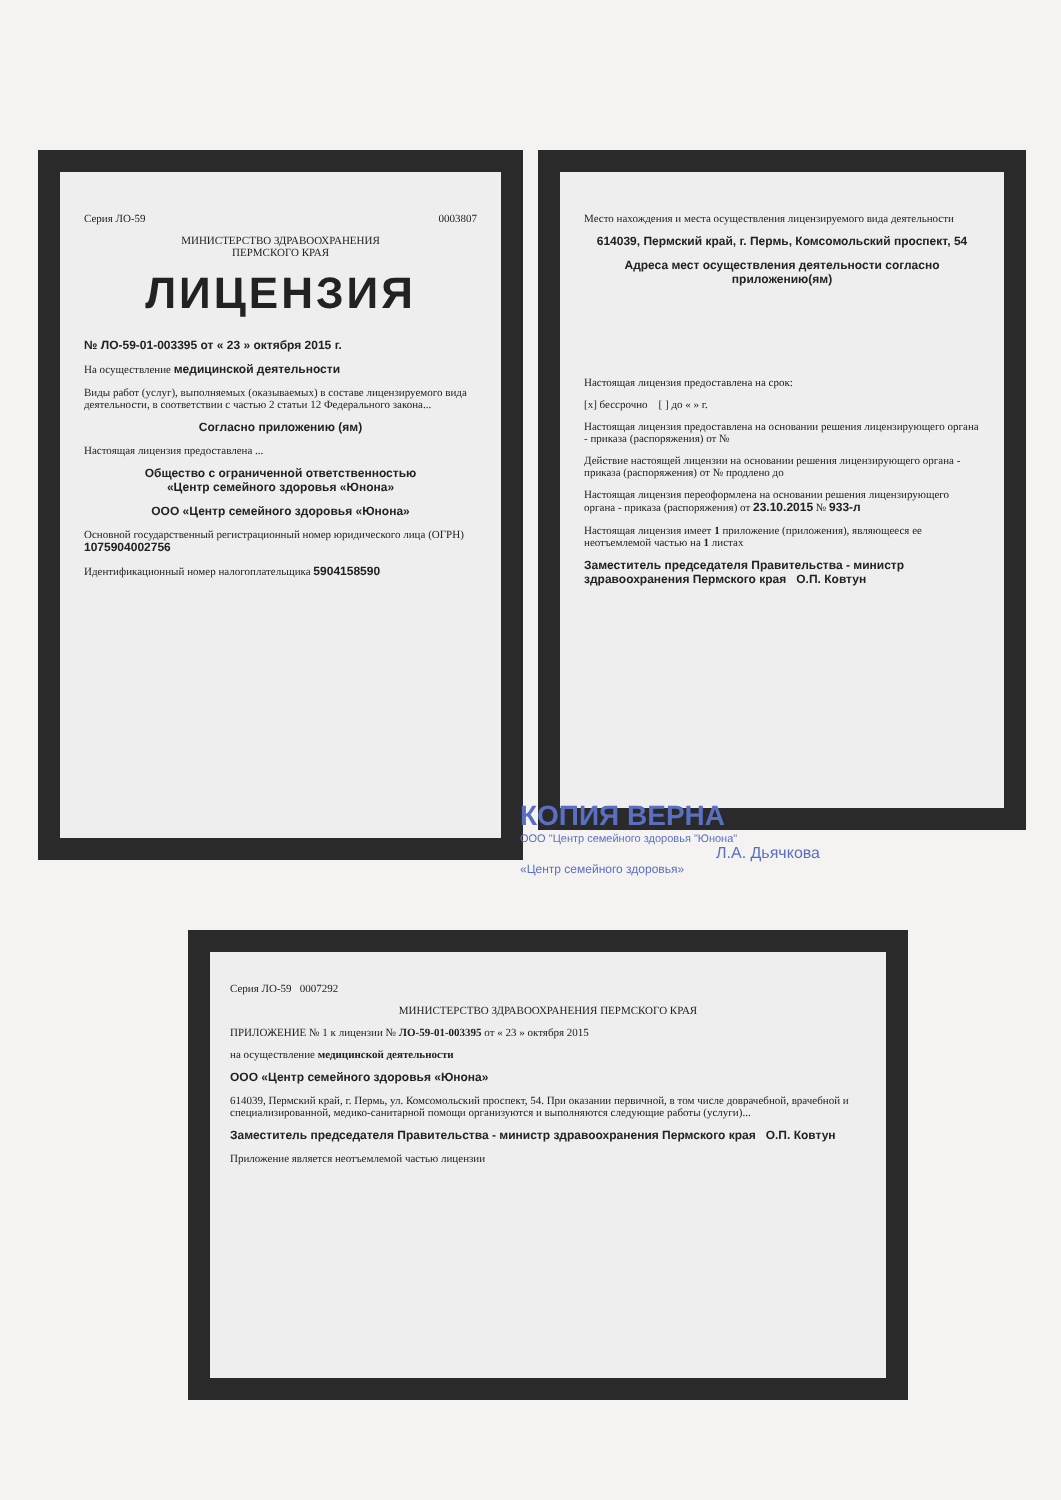Серия ЛО-59 0003807
МИНИСТЕРСТВО ЗДРАВООХРАНЕНИЯ
ПЕРМСКОГО КРАЯ
ЛИЦЕНЗИЯ
№ ЛО-59-01-003395 от « 23 » октября 2015 г.
На осуществление медицинской деятельности
Виды работ (услуг), выполняемых (оказываемых) в составе лицензируемого вида деятельности, в соответствии с частью 2 статьи 12 Федерального закона...
Согласно приложению (ям)
Настоящая лицензия предоставлена ...
Общество с ограниченной ответственностью
«Центр семейного здоровья «Юнона»
ООО «Центр семейного здоровья «Юнона»
Основной государственный регистрационный номер юридического лица (ОГРН) 1075904002756
Идентификационный номер налогоплательщика 5904158590
Место нахождения и места осуществления лицензируемого вида деятельности
614039, Пермский край, г. Пермь, Комсомольский проспект, 54
Адреса мест осуществления деятельности согласно приложению(ям)
Настоящая лицензия предоставлена на срок:
[x] бессрочно [ ] до « » г.
Настоящая лицензия предоставлена на основании решения лицензирующего органа - приказа (распоряжения) от №
Действие настоящей лицензии на основании решения лицензирующего органа - приказа (распоряжения) от № продлено до
Настоящая лицензия переоформлена на основании решения лицензирующего органа - приказа (распоряжения) от 23.10.2015 № 933-л
Настоящая лицензия имеет 1 приложение (приложения), являющееся ее неотъемлемой частью на 1 листах
Заместитель председателя Правительства - министр здравоохранения Пермского края О.П. Ковтун
КОПИЯ ВЕРНА
ООО "Центр семейного здоровья "Юнона"
Л.А. Дьячкова
«Центр семейного здоровья»
Серия ЛО-59 0007292
МИНИСТЕРСТВО ЗДРАВООХРАНЕНИЯ ПЕРМСКОГО КРАЯ
ПРИЛОЖЕНИЕ № 1 к лицензии № ЛО-59-01-003395 от « 23 » октября 2015
на осуществление медицинской деятельности
ООО «Центр семейного здоровья «Юнона»
614039, Пермский край, г. Пермь, ул. Комсомольский проспект, 54. При оказании первичной, в том числе доврачебной, врачебной и специализированной, медико-санитарной помощи организуются и выполняются следующие работы (услуги)...
Заместитель председателя Правительства - министр здравоохранения Пермского края О.П. Ковтун
Приложение является неотъемлемой частью лицензии